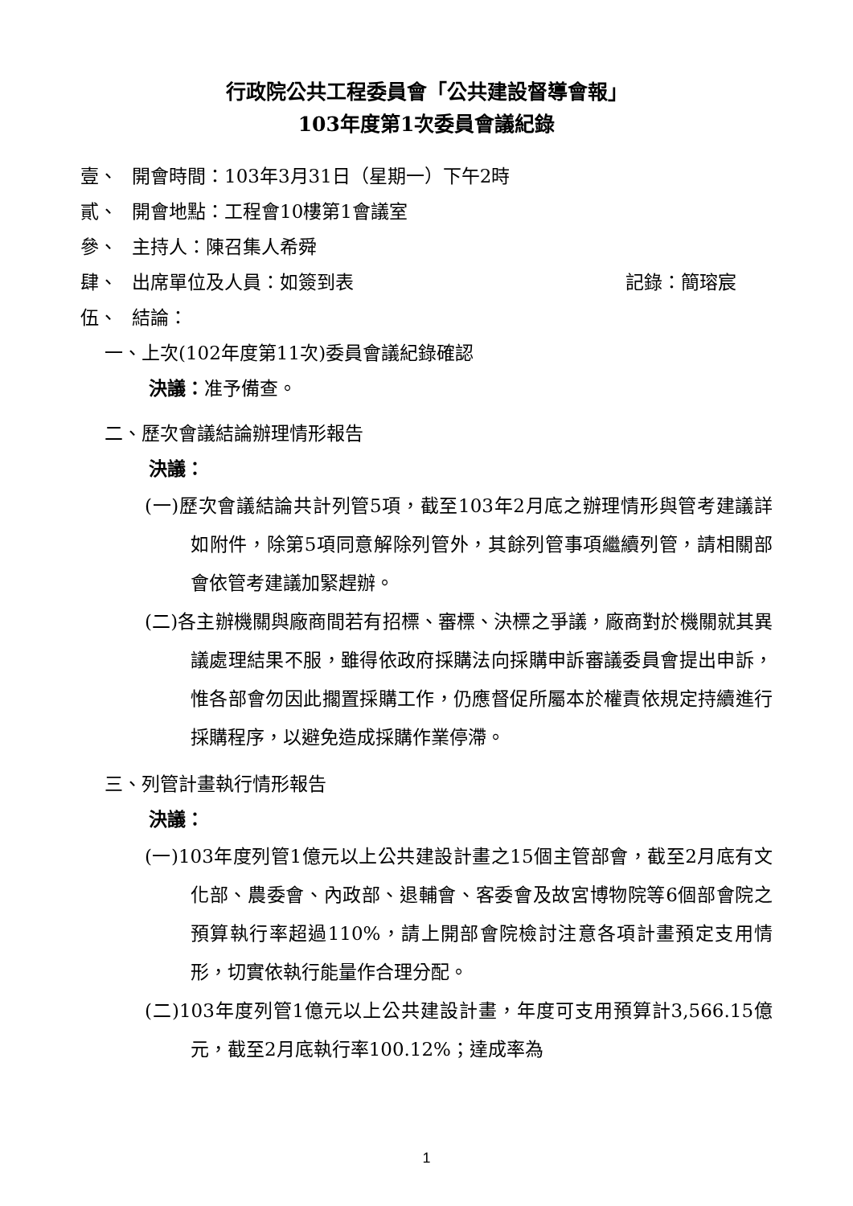行政院公共工程委員會「公共建設督導會報」
103年度第1次委員會議紀錄
壹、 開會時間：103年3月31日（星期一）下午2時
貳、 開會地點：工程會10樓第1會議室
參、 主持人：陳召集人希舜
肆、 出席單位及人員：如簽到表 記錄：簡瑢宸
伍、 結論：
一、上次(102年度第11次)委員會議紀錄確認
決議：准予備查。
二、歷次會議結論辦理情形報告
決議：
(一)歷次會議結論共計列管5項，截至103年2月底之辦理情形與管考建議詳如附件，除第5項同意解除列管外，其餘列管事項繼續列管，請相關部會依管考建議加緊趕辦。
(二)各主辦機關與廠商間若有招標、審標、決標之爭議，廠商對於機關就其異議處理結果不服，雖得依政府採購法向採購申訴審議委員會提出申訴，惟各部會勿因此擱置採購工作，仍應督促所屬本於權責依規定持續進行採購程序，以避免造成採購作業停滯。
三、列管計畫執行情形報告
決議：
(一)103年度列管1億元以上公共建設計畫之15個主管部會，截至2月底有文化部、農委會、內政部、退輔會、客委會及故宮博物院等6個部會院之預算執行率超過110%，請上開部會院檢討注意各項計畫預定支用情形，切實依執行能量作合理分配。
(二)103年度列管1億元以上公共建設計畫，年度可支用預算計3,566.15億元，截至2月底執行率100.12%；達成率為
1